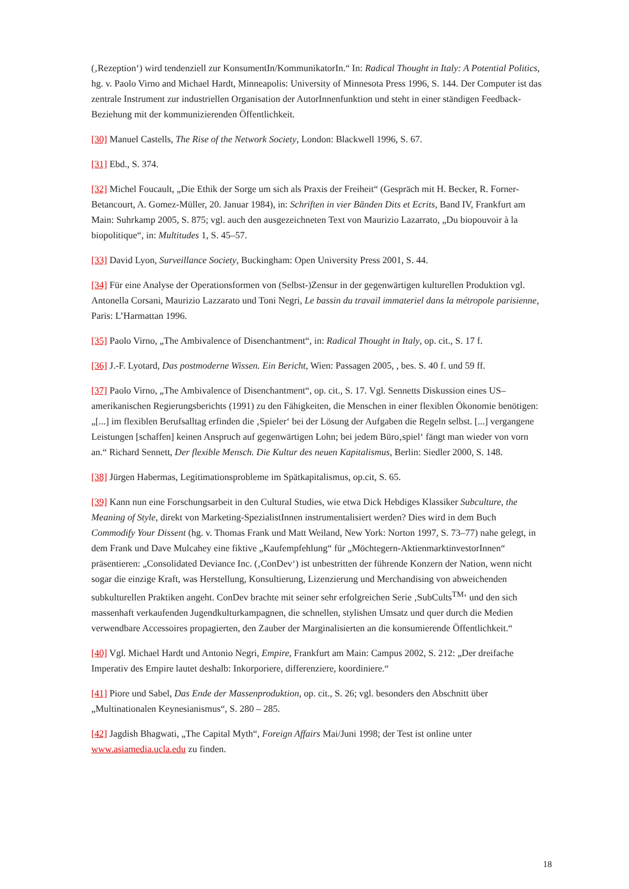(‚Rezeption‘) wird tendenziell zur KonsumentIn/KommunikatorIn.“ In: Radical Thought in Italy: A Potential Politics, hg. v. Paolo Virno and Michael Hardt, Minneapolis: University of Minnesota Press 1996, S. 144. Der Computer ist das zentrale Instrument zur industriellen Organisation der AutorInnenfunktion und steht in einer ständigen Feedback-Beziehung mit der kommunizierenden Öffentlichkeit.
[30] Manuel Castells, The Rise of the Network Society, London: Blackwell 1996, S. 67.
[31] Ebd., S. 374.
[32] Michel Foucault, „Die Ethik der Sorge um sich als Praxis der Freiheit“ (Gespräch mit H. Becker, R. Forner-Betancourt, A. Gomez-Müller, 20. Januar 1984), in: Schriften in vier Bänden Dits et Ecrits, Band IV, Frankfurt am Main: Suhrkamp 2005, S. 875; vgl. auch den ausgezeichneten Text von Maurizio Lazarrato, „Du biopouvoir à la biopolitique“, in: Multitudes 1, S. 45–57.
[33] David Lyon, Surveillance Society, Buckingham: Open University Press 2001, S. 44.
[34] Für eine Analyse der Operationsformen von (Selbst-)Zensur in der gegenwärtigen kulturellen Produktion vgl. Antonella Corsani, Maurizio Lazzarato und Toni Negri, Le bassin du travail immateriel dans la métropole parisienne, Paris: L’Harmattan 1996.
[35] Paolo Virno, „The Ambivalence of Disenchantment“, in: Radical Thought in Italy, op. cit., S. 17 f.
[36] J.-F. Lyotard, Das postmoderne Wissen. Ein Bericht, Wien: Passagen 2005, , bes. S. 40 f. und 59 ff.
[37] Paolo Virno, „The Ambivalence of Disenchantment“, op. cit., S. 17. Vgl. Sennetts Diskussion eines US–amerikanischen Regierungsberichts (1991) zu den Fähigkeiten, die Menschen in einer flexiblen Ökonomie benötigen: „[...] im flexiblen Berufsalltag erfinden die ‚Spieler‘ bei der Lösung der Aufgaben die Regeln selbst. [...] vergangene Leistungen [schaffen] keinen Anspruch auf gegenwärtigen Lohn; bei jedem Büro‚spiel‘ fängt man wieder von vorn an.“ Richard Sennett, Der flexible Mensch. Die Kultur des neuen Kapitalismus, Berlin: Siedler 2000, S. 148.
[38] Jürgen Habermas, Legitimationsprobleme im Spätkapitalismus, op.cit, S. 65.
[39] Kann nun eine Forschungsarbeit in den Cultural Studies, wie etwa Dick Hebdiges Klassiker Subculture, the Meaning of Style, direkt von Marketing-SpezialistInnen instrumentalisiert werden? Dies wird in dem Buch Commodify Your Dissent (hg. v. Thomas Frank und Matt Weiland, New York: Norton 1997, S. 73–77) nahe gelegt, in dem Frank und Dave Mulcahey eine fiktive „Kaufempfehlung“ für „Möchtegern-AktienmarktinvestorInnen“ präsentieren: „Consolidated Deviance Inc. (‚ConDev‘) ist unbestritten der führende Konzern der Nation, wenn nicht sogar die einzige Kraft, was Herstellung, Konsultierung, Lizenzierung und Merchandising von abweichenden subkulturellen Praktiken angeht. ConDev brachte mit seiner sehr erfolgreichen Serie ‚SubCults<sup>TM</sup>‘ und den sich massenhaft verkaufenden Jugendkulturkampagnen, die schnellen, stylishen Umsatz und quer durch die Medien verwendbare Accessoires propagierten, den Zauber der Marginalisierten an die konsumierende Öffentlichkeit.“
[40] Vgl. Michael Hardt und Antonio Negri, Empire, Frankfurt am Main: Campus 2002, S. 212: „Der dreifache Imperativ des Empire lautet deshalb: Inkorporiere, differenziere, koordiniere.“
[41] Piore und Sabel, Das Ende der Massenproduktion, op. cit., S. 26; vgl. besonders den Abschnitt über „Multinationalen Keynesianismus“, S. 280 – 285.
[42] Jagdish Bhagwati, „The Capital Myth“, Foreign Affairs Mai/Juni 1998; der Test ist online unter www.asiamedia.ucla.edu zu finden.
18